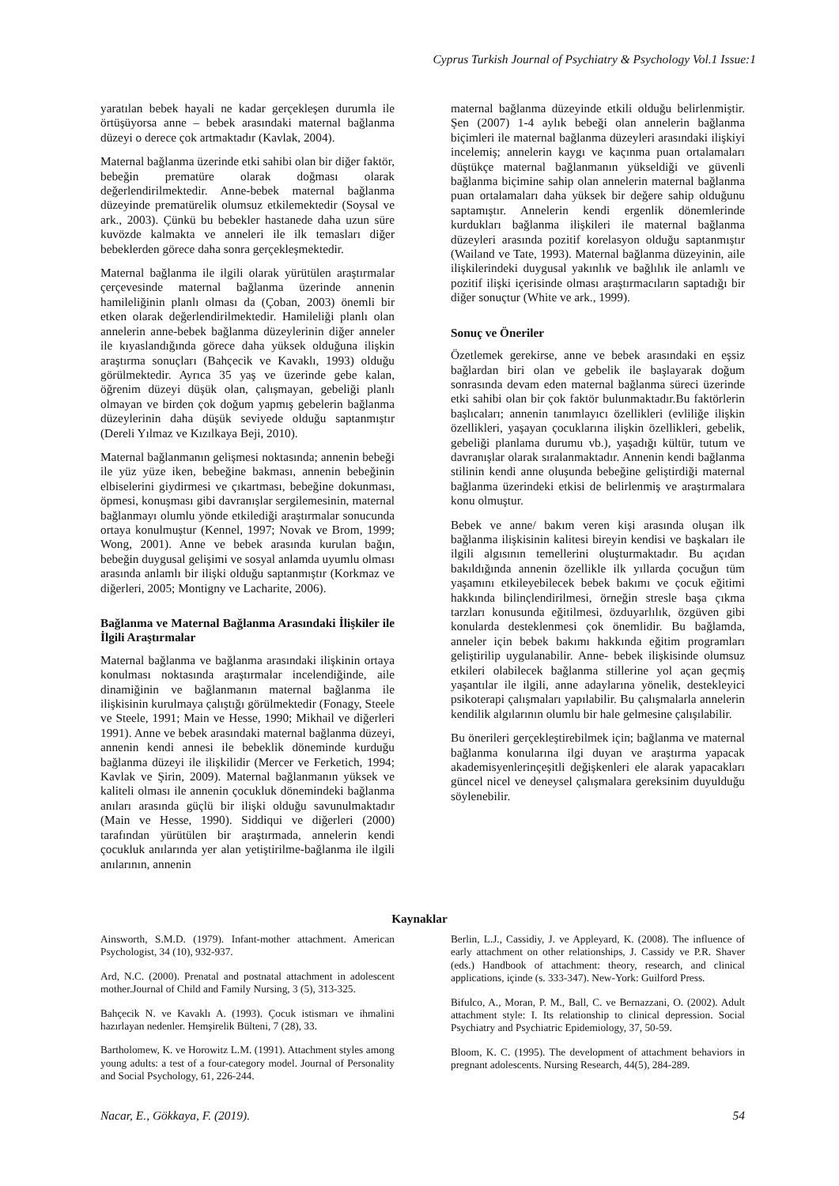Cyprus Turkish Journal of Psychiatry & Psychology Vol.1 Issue:1
yaratılan bebek hayali ne kadar gerçekleşen durumla ile örtüşüyorsa anne – bebek arasındaki maternal bağlanma düzeyi o derece çok artmaktadır (Kavlak, 2004).
Maternal bağlanma üzerinde etki sahibi olan bir diğer faktör, bebeğin prematüre olarak doğması olarak değerlendirilmektedir. Anne-bebek maternal bağlanma düzeyinde prematürelik olumsuz etkilemektedir (Soysal ve ark., 2003). Çünkü bu bebekler hastanede daha uzun süre kuvözde kalmakta ve anneleri ile ilk temasları diğer bebeklerden görece daha sonra gerçekleşmektedir.
Maternal bağlanma ile ilgili olarak yürütülen araştırmalar çerçevesinde maternal bağlanma üzerinde annenin hamileliğinin planlı olması da (Çoban, 2003) önemli bir etken olarak değerlendirilmektedir. Hamileliği planlı olan annelerin anne-bebek bağlanma düzeylerinin diğer anneler ile kıyaslandığında görece daha yüksek olduğuna ilişkin araştırma sonuçları (Bahçecik ve Kavaklı, 1993) olduğu görülmektedir. Ayrıca 35 yaş ve üzerinde gebe kalan, öğrenim düzeyi düşük olan, çalışmayan, gebeliği planlı olmayan ve birden çok doğum yapmış gebelerin bağlanma düzeylerinin daha düşük seviyede olduğu saptanmıştır (Dereli Yılmaz ve Kızılkaya Beji, 2010).
Maternal bağlanmanın gelişmesi noktasında; annenin bebeği ile yüz yüze iken, bebeğine bakması, annenin bebeğinin elbiselerini giydirmesi ve çıkartması, bebeğine dokunması, öpmesi, konuşması gibi davranışlar sergilemesinin, maternal bağlanmayı olumlu yönde etkilediği araştırmalar sonucunda ortaya konulmuştur (Kennel, 1997; Novak ve Brom, 1999; Wong, 2001). Anne ve bebek arasında kurulan bağın, bebeğin duygusal gelişimi ve sosyal anlamda uyumlu olması arasında anlamlı bir ilişki olduğu saptanmıştır (Korkmaz ve diğerleri, 2005; Montigny ve Lacharite, 2006).
Bağlanma ve Maternal Bağlanma Arasındaki İlişkiler ile İlgili Araştırmalar
Maternal bağlanma ve bağlanma arasındaki ilişkinin ortaya konulması noktasında araştırmalar incelendiğinde, aile dinamiğinin ve bağlanmanın maternal bağlanma ile ilişkisinin kurulmaya çalıştığı görülmektedir (Fonagy, Steele ve Steele, 1991; Main ve Hesse, 1990; Mikhail ve diğerleri 1991). Anne ve bebek arasındaki maternal bağlanma düzeyi, annenin kendi annesi ile bebeklik döneminde kurduğu bağlanma düzeyi ile ilişkilidir (Mercer ve Ferketich, 1994; Kavlak ve Şirin, 2009). Maternal bağlanmanın yüksek ve kaliteli olması ile annenin çocukluk dönemindeki bağlanma anıları arasında güçlü bir ilişki olduğu savunulmaktadır (Main ve Hesse, 1990). Siddiqui ve diğerleri (2000) tarafından yürütülen bir araştırmada, annelerin kendi çocukluk anılarında yer alan yetiştirilme-bağlanma ile ilgili anılarının, annenin
maternal bağlanma düzeyinde etkili olduğu belirlenmiştir. Şen (2007) 1-4 aylık bebeği olan annelerin bağlanma biçimleri ile maternal bağlanma düzeyleri arasındaki ilişkiyi incelemiş; annelerin kaygı ve kaçınma puan ortalamaları düştükçe maternal bağlanmanın yükseldiği ve güvenli bağlanma biçimine sahip olan annelerin maternal bağlanma puan ortalamaları daha yüksek bir değere sahip olduğunu saptamıştır. Annelerin kendi ergenlik dönemlerinde kurdukları bağlanma ilişkileri ile maternal bağlanma düzeyleri arasında pozitif korelasyon olduğu saptanmıştır (Wailand ve Tate, 1993). Maternal bağlanma düzeyinin, aile ilişkilerindeki duygusal yakınlık ve bağlılık ile anlamlı ve pozitif ilişki içerisinde olması araştırmacıların saptadığı bir diğer sonuçtur (White ve ark., 1999).
Sonuç ve Öneriler
Özetlemek gerekirse, anne ve bebek arasındaki en eşsiz bağlardan biri olan ve gebelik ile başlayarak doğum sonrasında devam eden maternal bağlanma süreci üzerinde etki sahibi olan bir çok faktör bulunmaktadır.Bu faktörlerin başlıcaları; annenin tanımlayıcı özellikleri (evliliğe ilişkin özellikleri, yaşayan çocuklarına ilişkin özellikleri, gebelik, gebeliği planlama durumu vb.), yaşadığı kültür, tutum ve davranışlar olarak sıralanmaktadır. Annenin kendi bağlanma stilinin kendi anne oluşunda bebeğine geliştirdiği maternal bağlanma üzerindeki etkisi de belirlenmiş ve araştırmalara konu olmuştur.
Bebek ve anne/ bakım veren kişi arasında oluşan ilk bağlanma ilişkisinin kalitesi bireyin kendisi ve başkaları ile ilgili algısının temellerini oluşturmaktadır. Bu açıdan bakıldığında annenin özellikle ilk yıllarda çocuğun tüm yaşamını etkileyebilecek bebek bakımı ve çocuk eğitimi hakkında bilinçlendirilmesi, örneğin stresle başa çıkma tarzları konusunda eğitilmesi, özduyarlılık, özgüven gibi konularda desteklenmesi çok önemlidir. Bu bağlamda, anneler için bebek bakımı hakkında eğitim programları geliştirilip uygulanabilir. Anne- bebek ilişkisinde olumsuz etkileri olabilecek bağlanma stillerine yol açan geçmiş yaşantılar ile ilgili, anne adaylarına yönelik, destekleyici psikoterapi çalışmaları yapılabilir. Bu çalışmalarla annelerin kendilik algılarının olumlu bir hale gelmesine çalışılabilir.
Bu önerileri gerçekleştirebilmek için; bağlanma ve maternal bağlanma konularına ilgi duyan ve araştırma yapacak akademisyenlerinçeşitli değişkenleri ele alarak yapacakları güncel nicel ve deneysel çalışmalara gereksinim duyulduğu söylenebilir.
Kaynaklar
Ainsworth, S.M.D. (1979). Infant-mother attachment. American Psychologist, 34 (10), 932-937.
Ard, N.C. (2000). Prenatal and postnatal attachment in adolescent mother.Journal of Child and Family Nursing, 3 (5), 313-325.
Bahçecik N. ve Kavaklı A. (1993). Çocuk istismarı ve ihmalini hazırlayan nedenler. Hemşirelik Bülteni, 7 (28), 33.
Bartholomew, K. ve Horowitz L.M. (1991). Attachment styles among young adults: a test of a four-category model. Journal of Personality and Social Psychology, 61, 226-244.
Berlin, L.J., Cassidiy, J. ve Appleyard, K. (2008). The influence of early attachment on other relationships, J. Cassidy ve P.R. Shaver (eds.) Handbook of attachment: theory, research, and clinical applications, içinde (s. 333-347). New-York: Guilford Press.
Bifulco, A., Moran, P. M., Ball, C. ve Bernazzani, O. (2002). Adult attachment style: I. Its relationship to clinical depression. Social Psychiatry and Psychiatric Epidemiology, 37, 50-59.
Bloom, K. C. (1995). The development of attachment behaviors in pregnant adolescents. Nursing Research, 44(5), 284-289.
Nacar, E., Gökkaya, F. (2019). 54